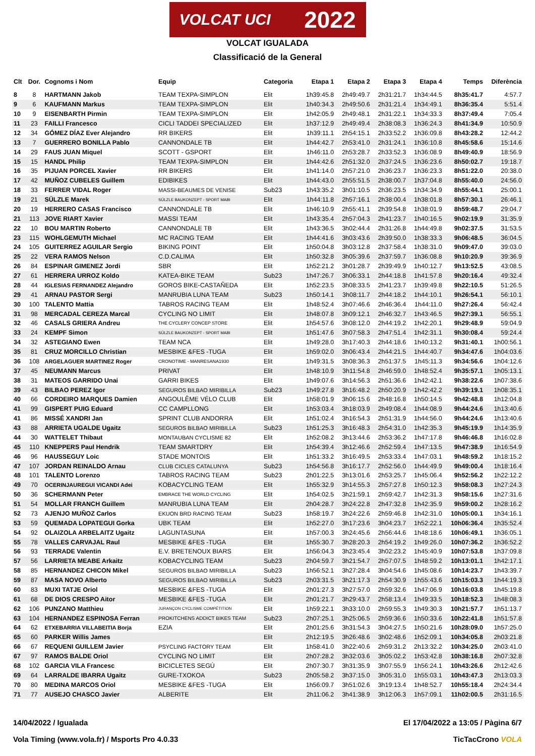VOLCAT UCI 2022
VOLCAT IGUALADA
Classificació de la General
| Clt | Dor. | Cognoms i Nom | Equip | Categoria | Etapa 1 | Etapa 2 | Etapa 3 | Etapa 4 | Temps | Diferència |
| --- | --- | --- | --- | --- | --- | --- | --- | --- | --- | --- |
| 8 | 8 | HARTMANN Jakob | TEAM TEXPA-SIMPLON | Elit | 1h39:45.8 | 2h49:49.7 | 2h31:21.7 | 1h34:44.5 | 8h35:41.7 | 4:57.7 |
| 9 | 6 | KAUFMANN Markus | TEAM TEXPA-SIMPLON | Elit | 1h40:34.3 | 2h49:50.6 | 2h31:21.4 | 1h34:49.1 | 8h36:35.4 | 5:51.4 |
| 10 | 9 | EISENBARTH Pirmin | TEAM TEXPA-SIMPLON | Elit | 1h42:05.9 | 2h49:48.1 | 2h31:22.1 | 1h34:33.3 | 8h37:49.4 | 7:05.4 |
| 11 | 23 | FAILLI Francesco | CICLI TADDEI SPECIALIZED | Elit | 1h37:12.9 | 2h49:49.4 | 2h38:08.3 | 1h36:24.3 | 8h41:34.9 | 10:50.9 |
| 12 | 34 | GÓMEZ DÍAZ Ever Alejandro | RR BIKERS | Elit | 1h39:11.1 | 2h54:15.1 | 2h33:52.2 | 1h36:09.8 | 8h43:28.2 | 12:44.2 |
| 13 | 7 | GUERRERO BONILLA Pablo | CANNONDALE TB | Elit | 1h44:42.7 | 2h53:41.0 | 2h31:24.1 | 1h36:10.8 | 8h45:58.6 | 15:14.6 |
| 14 | 29 | FAUS JUAN Miquel | SCOTT - GSPORT | Elit | 1h46:11.0 | 2h53:28.7 | 2h33:52.3 | 1h36:08.9 | 8h49:40.9 | 18:56.9 |
| 15 | 15 | HANDL Philip | TEAM TEXPA-SIMPLON | Elit | 1h44:42.6 | 2h51:32.0 | 2h37:24.5 | 1h36:23.6 | 8h50:02.7 | 19:18.7 |
| 16 | 35 | PIJUAN PORCEL Xavier | RR BIKERS | Elit | 1h41:14.0 | 2h57:21.0 | 2h36:23.7 | 1h36:23.3 | 8h51:22.0 | 20:38.0 |
| 17 | 42 | MUÑOZ CUBELES Guillem | EDIBIKES | Elit | 1h44:43.0 | 2h55:51.5 | 2h38:00.7 | 1h37:04.8 | 8h55:40.0 | 24:56.0 |
| 18 | 33 | FERRER VIDAL Roger | MASSI-BEAUMES DE VENISE | Sub23 | 1h43:35.2 | 3h01:10.5 | 2h36:23.5 | 1h34:34.9 | 8h55:44.1 | 25:00.1 |
| 19 | 21 | SÜLZLE Marek | SÜLZLE BAUKONZEPT - SPORT MABI | Elit | 1h44:11.8 | 2h57:16.1 | 2h38:00.4 | 1h38:01.8 | 8h57:30.1 | 26:46.1 |
| 20 | 19 | HERRERO CASAS Francisco | CANNONDALE TB | Elit | 1h46:10.9 | 2h55:41.1 | 2h39:54.8 | 1h38:01.9 | 8h59:48.7 | 29:04.7 |
| 21 | 113 | JOVE RIART Xavier | MASSI TEAM | Elit | 1h43:35.4 | 2h57:04.3 | 2h41:23.7 | 1h40:16.5 | 9h02:19.9 | 31:35.9 |
| 22 | 10 | BOU MARTIN Roberto | CANNONDALE TB | Elit | 1h43:36.5 | 3h02:44.4 | 2h31:26.8 | 1h44:49.8 | 9h02:37.5 | 31:53.5 |
| 23 | 115 | WOHLGEMUTH Michael | MC RACING TEAM | Elit | 1h44:41.6 | 3h03:43.6 | 2h39:50.0 | 1h38:33.3 | 9h06:48.5 | 36:04.5 |
| 24 | 105 | GUITERREZ AGUILAR Sergio | BIKING POINT | Elit | 1h50:04.8 | 3h03:12.8 | 2h37:58.4 | 1h38:31.0 | 9h09:47.0 | 39:03.0 |
| 25 | 22 | VERA RAMOS Nelson | C.D.CALIMA | Elit | 1h50:32.8 | 3h05:39.6 | 2h37:59.7 | 1h36:08.8 | 9h10:20.9 | 39:36.9 |
| 26 | 84 | ESPINAR GIMENEZ Jordi | SBR | Elit | 1h52:21.2 | 3h01:28.7 | 2h39:49.9 | 1h40:12.7 | 9h13:52.5 | 43:08.5 |
| 27 | 61 | HERRERA URROZ Koldo | KATEA-BIKE TEAM | Sub23 | 1h47:26.7 | 3h06:33.1 | 2h44:18.8 | 1h41:57.8 | 9h20:16.4 | 49:32.4 |
| 28 | 44 | IGLESIAS FERNANDEZ Alejandro | GOROS BIKE-CASTAÑEDA | Elit | 1h52:23.5 | 3h08:33.5 | 2h41:23.7 | 1h39:49.8 | 9h22:10.5 | 51:26.5 |
| 29 | 41 | ARNAU PASTOR Sergi | MANRUBIA LUNA TEAM | Sub23 | 1h50:14.1 | 3h08:11.7 | 2h44:18.2 | 1h44:10.1 | 9h26:54.1 | 56:10.1 |
| 30 | 100 | TALENTO Mattia | TABROS RACING TEAM | Elit | 1h48:52.4 | 3h07:46.6 | 2h46:36.4 | 1h44:11.0 | 9h27:26.4 | 56:42.4 |
| 31 | 98 | MERCADAL CEREZA Marcal | CYCLING NO LIMIT | Elit | 1h48:07.8 | 3h09:12.1 | 2h46:32.7 | 1h43:46.5 | 9h27:39.1 | 56:55.1 |
| 32 | 46 | CASALS GRIERA Andreu | THE CYCLERY CONCEP STORE | Elit | 1h54:57.6 | 3h08:12.0 | 2h44:19.2 | 1h42:20.1 | 9h29:48.9 | 59:04.9 |
| 33 | 24 | KEMPF Simon | SÜLZLE BAUKONZEPT - SPORT MABI | Elit | 1h51:47.6 | 3h07:58.3 | 2h47:51.4 | 1h42:31.1 | 9h30:08.4 | 59:24.4 |
| 34 | 32 | ASTEGIANO Ewen | TEAM NCA | Elit | 1h49:28.0 | 3h17:40.3 | 2h44:18.6 | 1h40:13.2 | 9h31:40.1 | 1h00:56.1 |
| 35 | 81 | CRUZ MORCILLO Christian | MESBIKE &FES -TUGA | Elit | 1h59:02.0 | 3h06:43.4 | 2h44:21.5 | 1h44:40.7 | 9h34:47.6 | 1h04:03.6 |
| 36 | 108 | ARGELAGUER MARTINEZ Roger | CRONOTIME - MANRESANA1930 | Elit | 1h49:31.5 | 3h08:36.3 | 2h51:37.5 | 1h45:11.3 | 9h34:56.6 | 1h04:12.6 |
| 37 | 45 | NEUMANN Marcus | PRIVAT | Elit | 1h48:10.9 | 3h11:54.8 | 2h46:59.0 | 1h48:52.4 | 9h35:57.1 | 1h05:13.1 |
| 38 | 31 | MATEOS GARRIDO Unai | GARRI BIKES | Elit | 1h49:07.6 | 3h14:56.3 | 2h51:36.6 | 1h42:42.1 | 9h38:22.6 | 1h07:38.6 |
| 39 | 43 | BILBAO PEREZ Igor | SEGUROS BILBAO MIRIBILLA | Sub23 | 1h49:27.8 | 3h16:48.2 | 2h50:20.9 | 1h42:42.2 | 9h39:19.1 | 1h08:35.1 |
| 40 | 66 | CORDEIRO MARQUES Damien | ANGOULÊME VÉLO CLUB | Elit | 1h58:01.9 | 3h06:15.6 | 2h48:16.8 | 1h50:14.5 | 9h42:48.8 | 1h12:04.8 |
| 41 | 99 | GISPERT PUIG Eduard | CC CAMPLLONG | Elit | 1h53:03.4 | 3h18:03.9 | 2h49:08.4 | 1h44:08.9 | 9h44:24.6 | 1h13:40.6 |
| 41 | 86 | MISSÉ XANDRI Jan | SPRINT CLUB ANDORRA | Elit | 1h51:02.4 | 3h16:54.3 | 2h51:31.9 | 1h44:56.0 | 9h44:24.6 | 1h13:40.6 |
| 43 | 88 | ARRIETA UGALDE Ugaitz | SEGUROS BILBAO MIRIBILLA | Sub23 | 1h51:25.3 | 3h16:48.3 | 2h54:31.0 | 1h42:35.3 | 9h45:19.9 | 1h14:35.9 |
| 44 | 30 | WATTELET Thibaut | MONTAUBAN CYCLISME 82 | Elit | 1h52:08.2 | 3h13:44.6 | 2h53:36.2 | 1h47:17.8 | 9h46:46.8 | 1h16:02.8 |
| 45 | 110 | KNEPPERS Paul Hendrik | TEAM SMARTDRY | Elit | 1h54:39.4 | 3h12:46.6 | 2h52:59.4 | 1h47:13.5 | 9h47:38.9 | 1h16:54.9 |
| 46 | 96 | HAUSSEGUY Loic | STADE MONTOIS | Elit | 1h51:33.2 | 3h16:49.5 | 2h53:33.4 | 1h47:03.1 | 9h48:59.2 | 1h18:15.2 |
| 47 | 107 | JORDAN REINALDO Arnau | CLUB CICLES CATALUNYA | Sub23 | 1h54:56.8 | 3h16:17.7 | 2h52:56.0 | 1h44:49.9 | 9h49:00.4 | 1h18:16.4 |
| 48 | 101 | TALENTO Lorenzo | TABROS RACING TEAM | Sub23 | 2h01:22.5 | 3h13:01.6 | 2h53:25.7 | 1h45:06.4 | 9h52:56.2 | 1h22:12.2 |
| 49 | 70 | OCERINJAUREGUI VICANDI Adei | KOBACYCLING TEAM | Elit | 1h55:32.9 | 3h14:55.3 | 2h57:27.8 | 1h50:12.3 | 9h58:08.3 | 1h27:24.3 |
| 50 | 36 | SCHERMANN Peter | EMBRACE THE WORLD CYCLING | Elit | 1h54:02.5 | 3h21:59.1 | 2h59:42.7 | 1h42:31.3 | 9h58:15.6 | 1h27:31.6 |
| 51 | 54 | MOLLAR FRANCH Guillem | MANRUBIA LUNA TEAM | Elit | 2h04:28.7 | 3h24:22.8 | 2h47:32.8 | 1h42:35.9 | 9h59:00.2 | 1h28:16.2 |
| 52 | 73 | AJENJO MUÑOZ Carlos | EKUON BRD RACING TEAM | Sub23 | 1h58:19.7 | 3h24:22.6 | 2h59:46.8 | 1h42:31.0 | 10h05:00.1 | 1h34:16.1 |
| 53 | 59 | QUEMADA LOPATEGUI Gorka | UBK TEAM | Elit | 1h52:27.0 | 3h17:23.6 | 3h04:23.7 | 1h52:22.1 | 10h06:36.4 | 1h35:52.4 |
| 54 | 92 | OLAIZOLA ARBELAITZ Ugaitz | LAGUNTASUNA | Elit | 1h57:00.3 | 3h24:45.6 | 2h56:44.6 | 1h48:18.6 | 10h06:49.1 | 1h36:05.1 |
| 55 | 78 | VALLES CARVAJAL Raul | MESBIKE &FES -TUGA | Elit | 1h55:30.7 | 3h28:20.3 | 2h54:19.2 | 1h49:26.0 | 10h07:36.2 | 1h36:52.2 |
| 56 | 93 | TERRADE Valentin | E.V. BRETENOUX BIARS | Elit | 1h56:04.3 | 3h23:45.4 | 3h02:23.2 | 1h45:40.9 | 10h07:53.8 | 1h37:09.8 |
| 57 | 56 | LARRIETA MEABE Arkaitz | KOBACYCLING TEAM | Sub23 | 2h04:59.7 | 3h21:54.7 | 2h57:07.5 | 1h48:59.2 | 10h13:01.1 | 1h42:17.1 |
| 58 | 85 | HERNANDEZ CHICON Mikel | SEGUROS BILBAO MIRIBILLA | Sub23 | 1h56:52.1 | 3h27:28.4 | 3h04:54.6 | 1h45:08.6 | 10h14:23.7 | 1h43:39.7 |
| 59 | 87 | MASA NOVO Alberto | SEGUROS BILBAO MIRIBILLA | Sub23 | 2h03:31.5 | 3h21:17.3 | 2h54:30.9 | 1h55:43.6 | 10h15:03.3 | 1h44:19.3 |
| 60 | 83 | MUXI TATJE Oriol | MESBIKE &FES -TUGA | Elit | 2h01:27.3 | 3h27:57.0 | 2h59:32.6 | 1h47:06.9 | 10h16:03.8 | 1h45:19.8 |
| 61 | 68 | DE DIOS CRESPO Aitor | MESBIKE &FES -TUGA | Elit | 2h01:21.7 | 3h29:43.7 | 2h58:13.4 | 1h49:33.5 | 10h18:52.3 | 1h48:08.3 |
| 62 | 106 | PUNZANO Matthieu | JURANÇON CYCLISME COMPÉTITION | Elit | 1h59:22.1 | 3h33:10.0 | 2h59:55.3 | 1h49:30.3 | 10h21:57.7 | 1h51:13.7 |
| 63 | 104 | HERNANDEZ ESPINOSA Ferran | PROKITCHENS ADDICT BIKES TEAM | Sub23 | 2h07:25.1 | 3h25:06.5 | 2h59:36.6 | 1h50:33.6 | 10h22:41.8 | 1h51:57.8 |
| 64 | 62 | ETXEBARRIA VILLABEITIA Borja | EZIA | Elit | 2h01:25.6 | 3h31:54.3 | 3h04:27.5 | 1h50:21.6 | 10h28:09.0 | 1h57:25.0 |
| 65 | 60 | PARKER Willis James | | Elit | 2h12:19.5 | 3h26:48.6 | 3h02:48.6 | 1h52:09.1 | 10h34:05.8 | 2h03:21.8 |
| 66 | 67 | REQUENI GUILLEM Javier | PSYCLING FACTORY TEAM | Elit | 1h58:41.0 | 3h22:40.6 | 2h59:31.2 | 2h13:32.2 | 10h34:25.0 | 2h03:41.0 |
| 67 | 97 | RAMOS BALDE Oriol | CYCLING NO LIMIT | Elit | 2h07:28.2 | 3h32:03.6 | 3h05:02.2 | 1h53:42.8 | 10h38:16.8 | 2h07:32.8 |
| 68 | 102 | GARCIA VILA Francesc | BICICLETES SEGÚ | Elit | 2h07:30.7 | 3h31:35.9 | 3h07:55.9 | 1h56:24.1 | 10h43:26.6 | 2h12:42.6 |
| 69 | 64 | LARRALDE IBARRA Ugaitz | GURE-TXOKOA | Sub23 | 2h05:58.2 | 3h37:15.0 | 3h05:31.0 | 1h55:03.1 | 10h43:47.3 | 2h13:03.3 |
| 70 | 80 | MEDINA MARCOS Oriol | MESBIKE &FES -TUGA | Elit | 1h56:09.7 | 3h51:02.6 | 3h19:13.4 | 1h48:52.7 | 10h55:18.4 | 2h24:34.4 |
| 71 | 77 | AUSEJO CHASCO Javier | ALBERITE | Elit | 2h11:06.2 | 3h41:38.9 | 3h12:06.3 | 1h57:09.1 | 11h02:00.5 | 2h31:16.5 |
14/04/2022 / Igualada El 17/04/2022 a 13:05 / Pàgina 6/7
Vola Timing (www.vola.fr) / Msports Pro 4.0.33 TicTacCrono VOLA